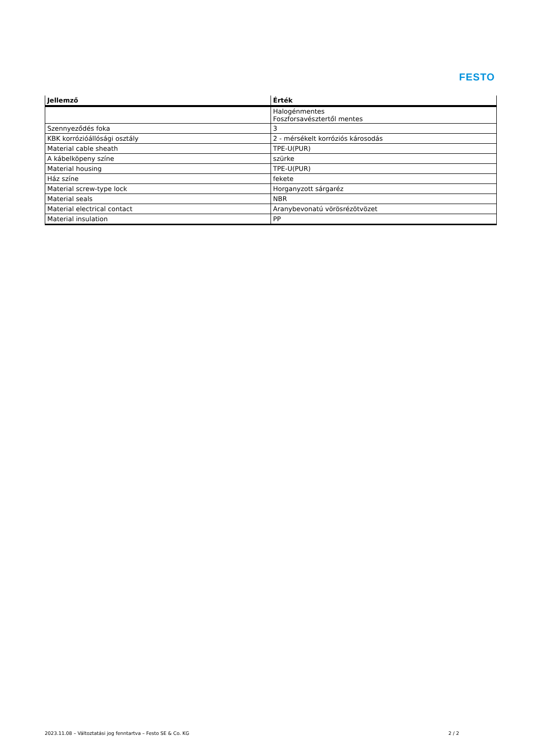FESTO
| Jellemző | Érték |
| --- | --- |
| | Halogénmentes Foszforsavésztertől mentes |
| Szennyeződés foka | 3 |
| KBK korrózióállósági osztály | 2 - mérsékelt korróziós károsodás |
| Material cable sheath | TPE-U(PUR) |
| A kábelköpeny színe | szürke |
| Material housing | TPE-U(PUR) |
| Ház színe | fekete |
| Material screw-type lock | Horganyzott sárgaréz |
| Material seals | NBR |
| Material electrical contact | Aranybevonatú vörösrézötvözet |
| Material insulation | PP |
2023.11.08 – Változtatási jog fenntartva – Festo SE & Co. KG 2 / 2